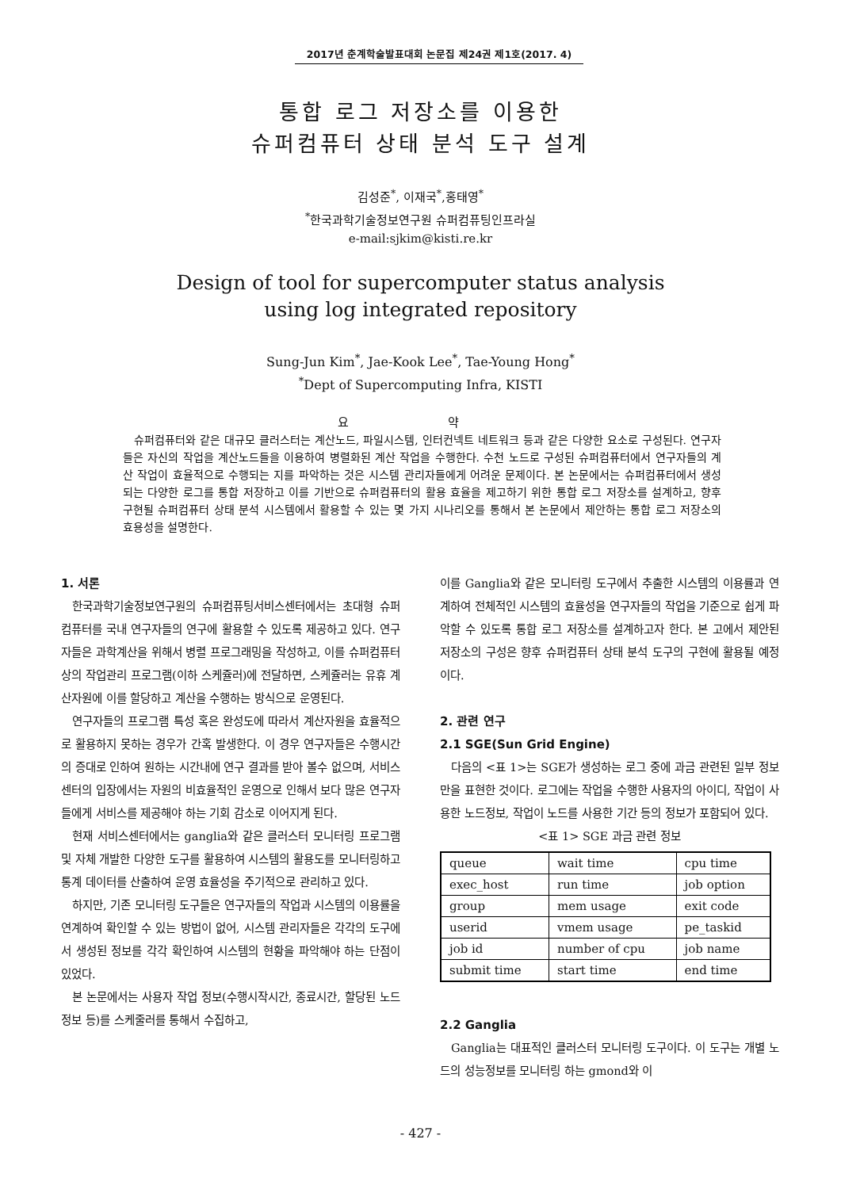2017년 춘계학술발표대회 논문집 제24권 제1호(2017. 4)
통합 로그 저장소를 이용한
슈퍼컴퓨터 상태 분석 도구 설계
김성준<sup>*</sup>, 이재국<sup>*</sup>,홍태영<sup>*</sup>
<sup>*</sup> 한국과학기술정보연구원 슈퍼컴퓨팅인프라실
e-mail:sjkim@kisti.re.kr
Design of tool for supercomputer status analysis
using log integrated repository
Sung-Jun Kim<sup>*</sup>, Jae-Kook Lee<sup>*</sup>, Tae-Young Hong<sup>*</sup>
<sup>*</sup> Dept of Supercomputing Infra, KISTI
요 약
슈퍼컴퓨터와 같은 대규모 클러스터는 계산노드, 파일시스템, 인터컨넥트 네트워크 등과 같은 다양한 요소로 구성된다. 연구자들은 자신의 작업을 계산노드들을 이용하여 병렬화된 계산 작업을 수행한다. 수천 노드로 구성된 슈퍼컴퓨터에서 연구자들의 계산 작업이 효율적으로 수행되는 지를 파악하는 것은 시스템 관리자들에게 어려운 문제이다. 본 논문에서는 슈퍼컴퓨터에서 생성되는 다양한 로그를 통합 저장하고 이를 기반으로 슈퍼컴퓨터의 활용 효율을 제고하기 위한 통합 로그 저장소를 설계하고, 향후 구현될 슈퍼컴퓨터 상태 분석 시스템에서 활용할 수 있는 몇 가지 시나리오를 통해서 본 논문에서 제안하는 통합 로그 저장소의 효용성을 설명한다.
1. 서론
한국과학기술정보연구원의 슈퍼컴퓨팅서비스센터에서는 초대형 슈퍼컴퓨터를 국내 연구자들의 연구에 활용할 수 있도록 제공하고 있다. 연구자들은 과학계산을 위해서 병렬 프로그래밍을 작성하고, 이를 슈퍼컴퓨터상의 작업관리 프로그램(이하 스케쥴러)에 전달하면, 스케쥴러는 유휴 계산자원에 이를 할당하고 계산을 수행하는 방식으로 운영된다.
연구자들의 프로그램 특성 혹은 완성도에 따라서 계산자원을 효율적으로 활용하지 못하는 경우가 간혹 발생한다. 이 경우 연구자들은 수행시간의 증대로 인하여 원하는 시간내에 연구 결과를 받아 볼수 없으며, 서비스센터의 입장에서는 자원의 비효율적인 운영으로 인해서 보다 많은 연구자들에게 서비스를 제공해야 하는 기회 감소로 이어지게 된다.
현재 서비스센터에서는 ganglia와 같은 클러스터 모니터링 프로그램 및 자체 개발한 다양한 도구를 활용하여 시스템의 활용도를 모니터링하고 통계 데이터를 산출하여 운영 효율성을 주기적으로 관리하고 있다.
하지만, 기존 모니터링 도구들은 연구자들의 작업과 시스템의 이용률을 연계하여 확인할 수 있는 방법이 없어, 시스템 관리자들은 각각의 도구에서 생성된 정보를 각각 확인하여 시스템의 현황을 파악해야 하는 단점이 있었다.
본 논문에서는 사용자 작업 정보(수행시작시간, 종료시간, 할당된 노드 정보 등)를 스케줄러를 통해서 수집하고,
이를 Ganglia와 같은 모니터링 도구에서 추출한 시스템의 이용률과 연계하여 전체적인 시스템의 효율성을 연구자들의 작업을 기준으로 쉽게 파악할 수 있도록 통합 로그 저장소를 설계하고자 한다. 본 고에서 제안된 저장소의 구성은 향후 슈퍼컴퓨터 상태 분석 도구의 구현에 활용될 예정이다.
2. 관련 연구
2.1 SGE(Sun Grid Engine)
다음의 <표 1>는 SGE가 생성하는 로그 중에 과금 관련된 일부 정보만을 표현한 것이다. 로그에는 작업을 수행한 사용자의 아이디, 작업이 사용한 노드정보, 작업이 노드를 사용한 기간 등의 정보가 포함되어 있다.
<표 1> SGE 과금 관련 정보
| queue | wait time | cpu time |
| exec_host | run time | job option |
| group | mem usage | exit code |
| userid | vmem usage | pe_taskid |
| job id | number of cpu | job name |
| submit time | start time | end time |
2.2 Ganglia
Ganglia는 대표적인 클러스터 모니터링 도구이다. 이 도구는 개별 노드의 성능정보를 모니터링 하는 gmond와 이
- 427 -